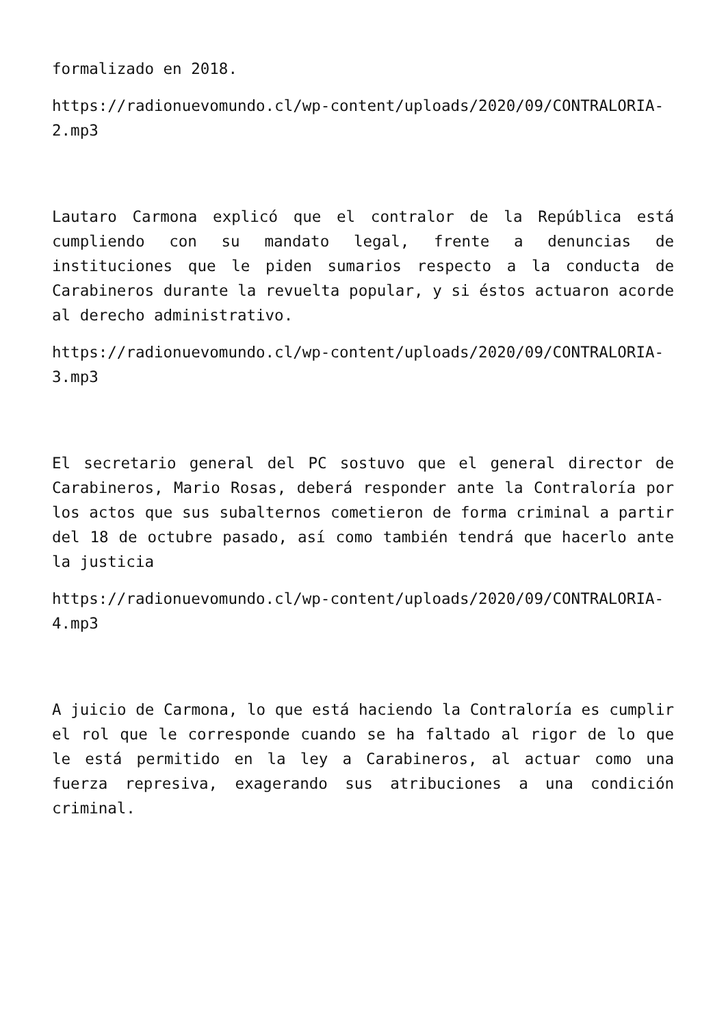formalizado en 2018.
https://radionuevomundo.cl/wp-content/uploads/2020/09/CONTRALORIA-2.mp3
Lautaro Carmona explicó que el contralor de la República está cumpliendo con su mandato legal, frente a denuncias de instituciones que le piden sumarios respecto a la conducta de Carabineros durante la revuelta popular, y si éstos actuaron acorde al derecho administrativo.
https://radionuevomundo.cl/wp-content/uploads/2020/09/CONTRALORIA-3.mp3
El secretario general del PC sostuvo que el general director de Carabineros, Mario Rosas, deberá responder ante la Contraloría por los actos que sus subalternos cometieron de forma criminal a partir del 18 de octubre pasado, así como también tendrá que hacerlo ante la justicia
https://radionuevomundo.cl/wp-content/uploads/2020/09/CONTRALORIA-4.mp3
A juicio de Carmona, lo que está haciendo la Contraloría es cumplir el rol que le corresponde cuando se ha faltado al rigor de lo que le está permitido en la ley a Carabineros, al actuar como una fuerza represiva, exagerando sus atribuciones a una condición criminal.